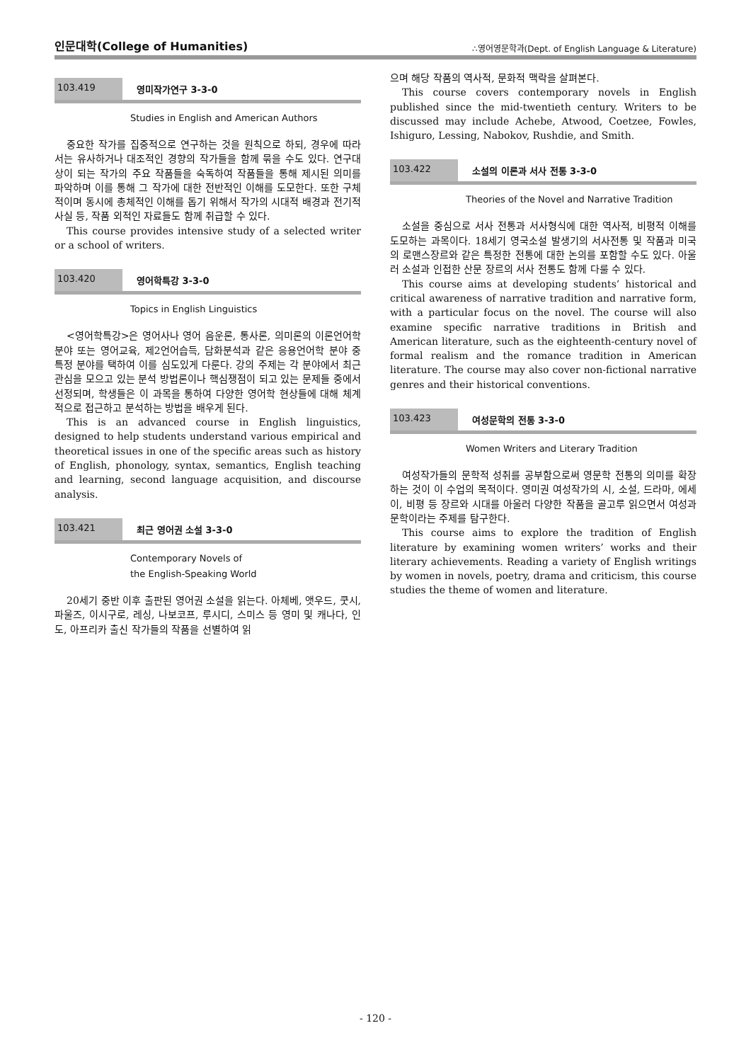인문대학(College of Humanities) ∴영어영문학과(Dept. of English Language & Literature)
103.419 영미작가연구 3-3-0
Studies in English and American Authors
중요한 작가를 집중적으로 연구하는 것을 원칙으로 하되, 경우에 따라서는 유사하거나 대조적인 경향의 작가들을 함께 묶을 수도 있다. 연구대상이 되는 작가의 주요 작품들을 숙독하여 작품들을 통해 제시된 의미를 파악하며 이를 통해 그 작가에 대한 전반적인 이해를 도모한다. 또한 구체적이며 동시에 총체적인 이해를 돕기 위해서 작가의 시대적 배경과 전기적 사실 등, 작품 외적인 자료들도 함께 취급할 수 있다.
This course provides intensive study of a selected writer or a school of writers.
103.420 영어학특강 3-3-0
Topics in English Linguistics
<영어학특강>은 영어사나 영어 음운론, 통사론, 의미론의 이론언어학 분야 또는 영어교육, 제2언어습득, 담화분석과 같은 응용언어학 분야 중 특정 분야를 택하여 이를 심도있게 다룬다. 강의 주제는 각 분야에서 최근 관심을 모으고 있는 분석 방법론이나 핵심쟁점이 되고 있는 문제들 중에서 선정되며, 학생들은 이 과목을 통하여 다양한 영어학 현상들에 대해 체계적으로 접근하고 분석하는 방법을 배우게 된다.
This is an advanced course in English linguistics, designed to help students understand various empirical and theoretical issues in one of the specific areas such as history of English, phonology, syntax, semantics, English teaching and learning, second language acquisition, and discourse analysis.
103.421 최근 영어권 소설 3-3-0
Contemporary Novels of
the English-Speaking World
20세기 중반 이후 출판된 영어권 소설을 읽는다. 아체베, 앳우드, 쿳시, 파울즈, 이시구로, 레싱, 나보코프, 루시디, 스미스 등 영미 및 캐나다, 인도, 아프리카 출신 작가들의 작품을 선별하여 읽
으며 해당 작품의 역사적, 문화적 맥락을 살펴본다.
This course covers contemporary novels in English published since the mid-twentieth century. Writers to be discussed may include Achebe, Atwood, Coetzee, Fowles, Ishiguro, Lessing, Nabokov, Rushdie, and Smith.
103.422 소설의 이론과 서사 전통 3-3-0
Theories of the Novel and Narrative Tradition
소설을 중심으로 서사 전통과 서사형식에 대한 역사적, 비평적 이해를 도모하는 과목이다. 18세기 영국소설 발생기의 서사전통 및 작품과 미국의 로맨스장르와 같은 특정한 전통에 대한 논의를 포함할 수도 있다. 아울러 소설과 인접한 산문 장르의 서사 전통도 함께 다룰 수 있다.
This course aims at developing students’ historical and critical awareness of narrative tradition and narrative form, with a particular focus on the novel. The course will also examine specific narrative traditions in British and American literature, such as the eighteenth-century novel of formal realism and the romance tradition in American literature. The course may also cover non-fictional narrative genres and their historical conventions.
103.423 여성문학의 전통 3-3-0
Women Writers and Literary Tradition
여성작가들의 문학적 성취를 공부함으로써 영문학 전통의 의미를 확장하는 것이 이 수업의 목적이다. 영미권 여성작가의 시, 소설, 드라마, 에세이, 비평 등 장르와 시대를 아울러 다양한 작품을 골고루 읽으면서 여성과 문학이라는 주제를 탐구한다.
This course aims to explore the tradition of English literature by examining women writers’ works and their literary achievements. Reading a variety of English writings by women in novels, poetry, drama and criticism, this course studies the theme of women and literature.
- 120 -